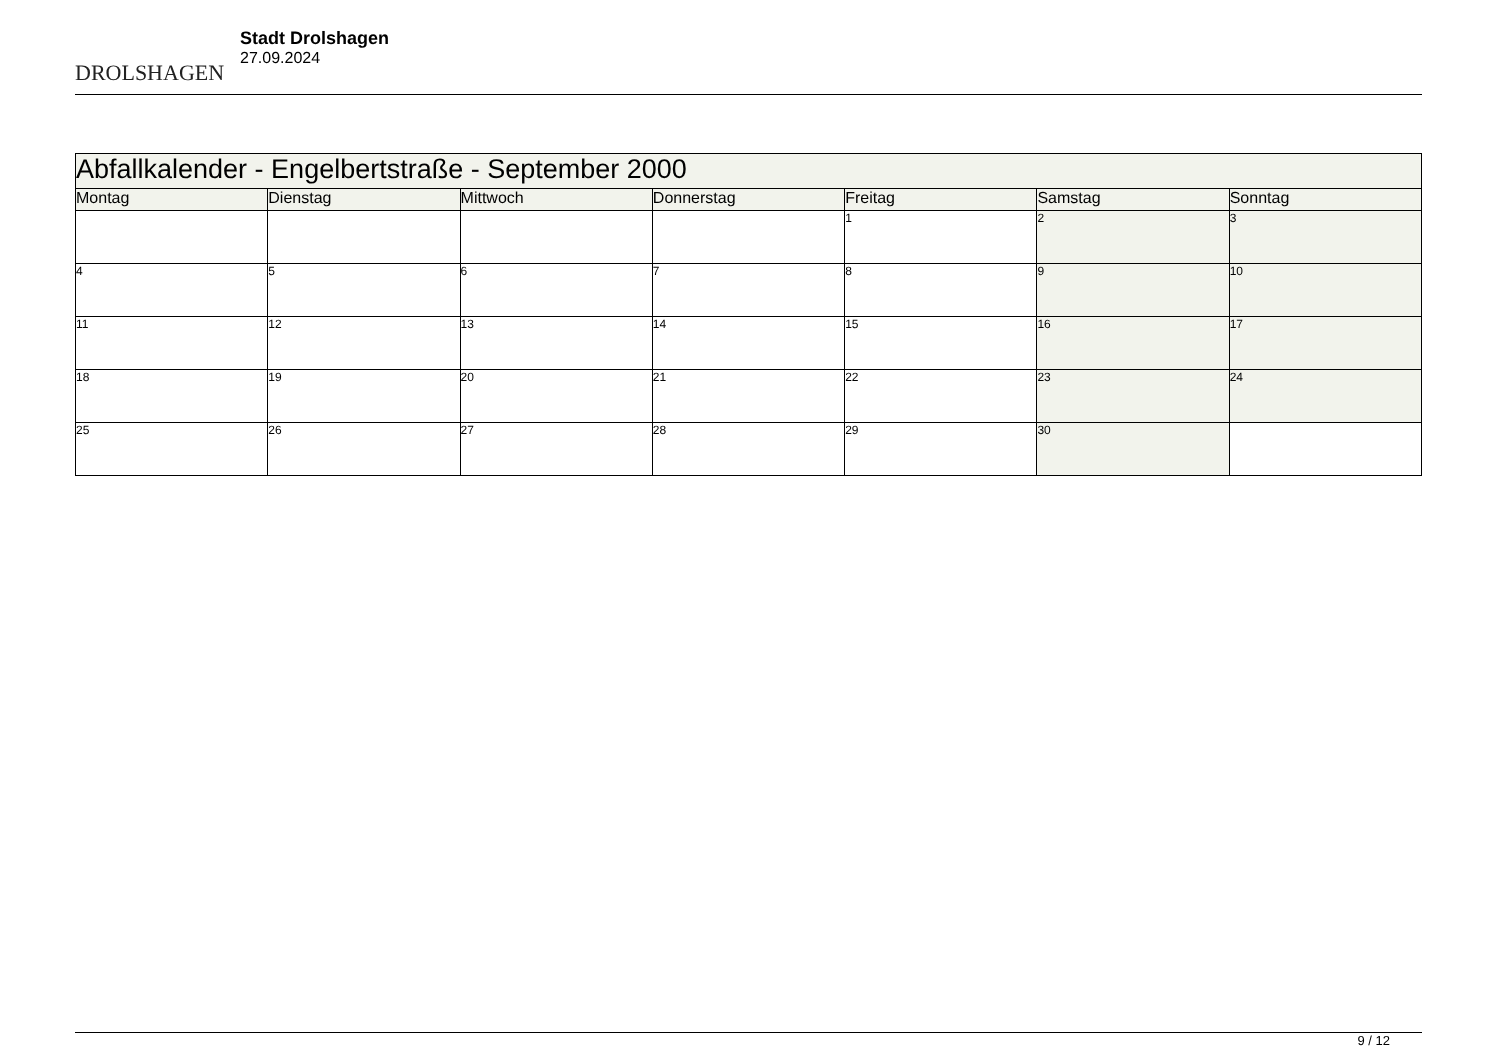DROLSHAGEN
Stadt Drolshagen
27.09.2024
| Abfallkalender - Engelbertstraße - September 2000 | | | | | | |
| --- | --- | --- | --- | --- | --- | --- |
| Montag | Dienstag | Mittwoch | Donnerstag | Freitag | Samstag | Sonntag |
| | | | | 1 | 2 | 3 |
| 4 | 5 | 6 | 7 | 8 | 9 | 10 |
| 11 | 12 | 13 | 14 | 15 | 16 | 17 |
| 18 | 19 | 20 | 21 | 22 | 23 | 24 |
| 25 | 26 | 27 | 28 | 29 | 30 | |
9 / 12